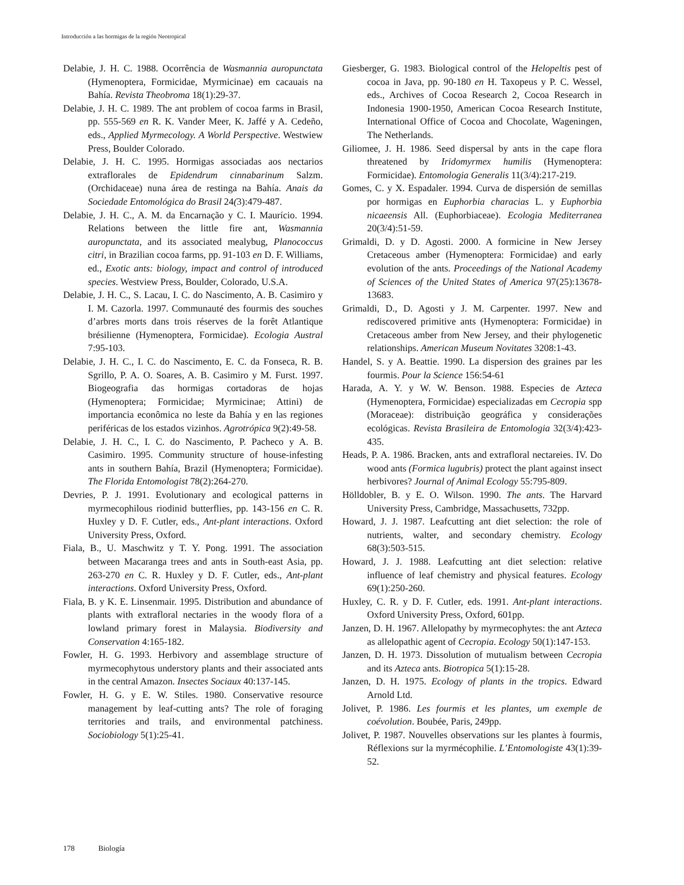Introducción a las hormigas de la región Neotropical
Delabie, J. H. C. 1988. Ocorrência de Wasmannia auropunctata (Hymenoptera, Formicidae, Myrmicinae) em cacauais na Bahía. Revista Theobroma 18(1):29-37.
Delabie, J. H. C. 1989. The ant problem of cocoa farms in Brasil, pp. 555-569 en R. K. Vander Meer, K. Jaffé y A. Cedeño, eds., Applied Myrmecology. A World Perspective. Westwiew Press, Boulder Colorado.
Delabie, J. H. C. 1995. Hormigas associadas aos nectarios extraflorales de Epidendrum cinnabarinum Salzm. (Orchidaceae) nuna área de restinga na Bahía. Anais da Sociedade Entomológica do Brasil 24(3):479-487.
Delabie, J. H. C., A. M. da Encarnação y C. I. Maurício. 1994. Relations between the little fire ant, Wasmannia auropunctata, and its associated mealybug, Planococcus citri, in Brazilian cocoa farms, pp. 91-103 en D. F. Williams, ed., Exotic ants: biology, impact and control of introduced species. Westview Press, Boulder, Colorado, U.S.A.
Delabie, J. H. C., S. Lacau, I. C. do Nascimento, A. B. Casimiro y I. M. Cazorla. 1997. Communauté des fourmis des souches d’arbres morts dans trois réserves de la forêt Atlantique brésilienne (Hymenoptera, Formicidae). Ecologia Austral 7:95-103.
Delabie, J. H. C., I. C. do Nascimento, E. C. da Fonseca, R. B. Sgrillo, P. A. O. Soares, A. B. Casimiro y M. Furst. 1997. Biogeografia das hormigas cortadoras de hojas (Hymenoptera; Formicidae; Myrmicinae; Attini) de importancia econômica no leste da Bahía y en las regiones periféricas de los estados vizinhos. Agrotrópica 9(2):49-58.
Delabie, J. H. C., I. C. do Nascimento, P. Pacheco y A. B. Casimiro. 1995. Community structure of house-infesting ants in southern Bahía, Brazil (Hymenoptera; Formicidae). The Florida Entomologist 78(2):264-270.
Devries, P. J. 1991. Evolutionary and ecological patterns in myrmecophilous riodinid butterflies, pp. 143-156 en C. R. Huxley y D. F. Cutler, eds., Ant-plant interactions. Oxford University Press, Oxford.
Fiala, B., U. Maschwitz y T. Y. Pong. 1991. The association between Macaranga trees and ants in South-east Asia, pp. 263-270 en C. R. Huxley y D. F. Cutler, eds., Ant-plant interactions. Oxford University Press, Oxford.
Fiala, B. y K. E. Linsenmair. 1995. Distribution and abundance of plants with extrafloral nectaries in the woody flora of a lowland primary forest in Malaysia. Biodiversity and Conservation 4:165-182.
Fowler, H. G. 1993. Herbivory and assemblage structure of myrmecophytous understory plants and their associated ants in the central Amazon. Insectes Sociaux 40:137-145.
Fowler, H. G. y E. W. Stiles. 1980. Conservative resource management by leaf-cutting ants? The role of foraging territories and trails, and environmental patchiness. Sociobiology 5(1):25-41.
Giesberger, G. 1983. Biological control of the Helopeltis pest of cocoa in Java, pp. 90-180 en H. Taxopeus y P. C. Wessel, eds., Archives of Cocoa Research 2, Cocoa Research in Indonesia 1900-1950, American Cocoa Research Institute, International Office of Cocoa and Chocolate, Wageningen, The Netherlands.
Giliomee, J. H. 1986. Seed dispersal by ants in the cape flora threatened by Iridomyrmex humilis (Hymenoptera: Formicidae). Entomologia Generalis 11(3/4):217-219.
Gomes, C. y X. Espadaler. 1994. Curva de dispersión de semillas por hormigas en Euphorbia characias L. y Euphorbia nicaeensis All. (Euphorbiaceae). Ecologia Mediterranea 20(3/4):51-59.
Grimaldi, D. y D. Agosti. 2000. A formicine in New Jersey Cretaceous amber (Hymenoptera: Formicidae) and early evolution of the ants. Proceedings of the National Academy of Sciences of the United States of America 97(25):13678-13683.
Grimaldi, D., D. Agosti y J. M. Carpenter. 1997. New and rediscovered primitive ants (Hymenoptera: Formicidae) in Cretaceous amber from New Jersey, and their phylogenetic relationships. American Museum Novitates 3208:1-43.
Handel, S. y A. Beattie. 1990. La dispersion des graines par les fourmis. Pour la Science 156:54-61
Harada, A. Y. y W. W. Benson. 1988. Especies de Azteca (Hymenoptera, Formicidae) especializadas em Cecropia spp (Moraceae): distribuição geográfica y considerações ecológicas. Revista Brasileira de Entomologia 32(3/4):423-435.
Heads, P. A. 1986. Bracken, ants and extrafloral nectareies. IV. Do wood ants (Formica lugubris) protect the plant against insect herbivores? Journal of Animal Ecology 55:795-809.
Hölldobler, B. y E. O. Wilson. 1990. The ants. The Harvard University Press, Cambridge, Massachusetts, 732pp.
Howard, J. J. 1987. Leafcutting ant diet selection: the role of nutrients, walter, and secondary chemistry. Ecology 68(3):503-515.
Howard, J. J. 1988. Leafcutting ant diet selection: relative influence of leaf chemistry and physical features. Ecology 69(1):250-260.
Huxley, C. R. y D. F. Cutler, eds. 1991. Ant-plant interactions. Oxford University Press, Oxford, 601pp.
Janzen, D. H. 1967. Allelopathy by myrmecophytes: the ant Azteca as allelopathic agent of Cecropia. Ecology 50(1):147-153.
Janzen, D. H. 1973. Dissolution of mutualism between Cecropia and its Azteca ants. Biotropica 5(1):15-28.
Janzen, D. H. 1975. Ecology of plants in the tropics. Edward Arnold Ltd.
Jolivet, P. 1986. Les fourmis et les plantes, um exemple de coévolution. Boubée, Paris, 249pp.
Jolivet, P. 1987. Nouvelles observations sur les plantes à fourmis, Réflexions sur la myrmécophilie. L’Entomologiste 43(1):39-52.
178 Biología